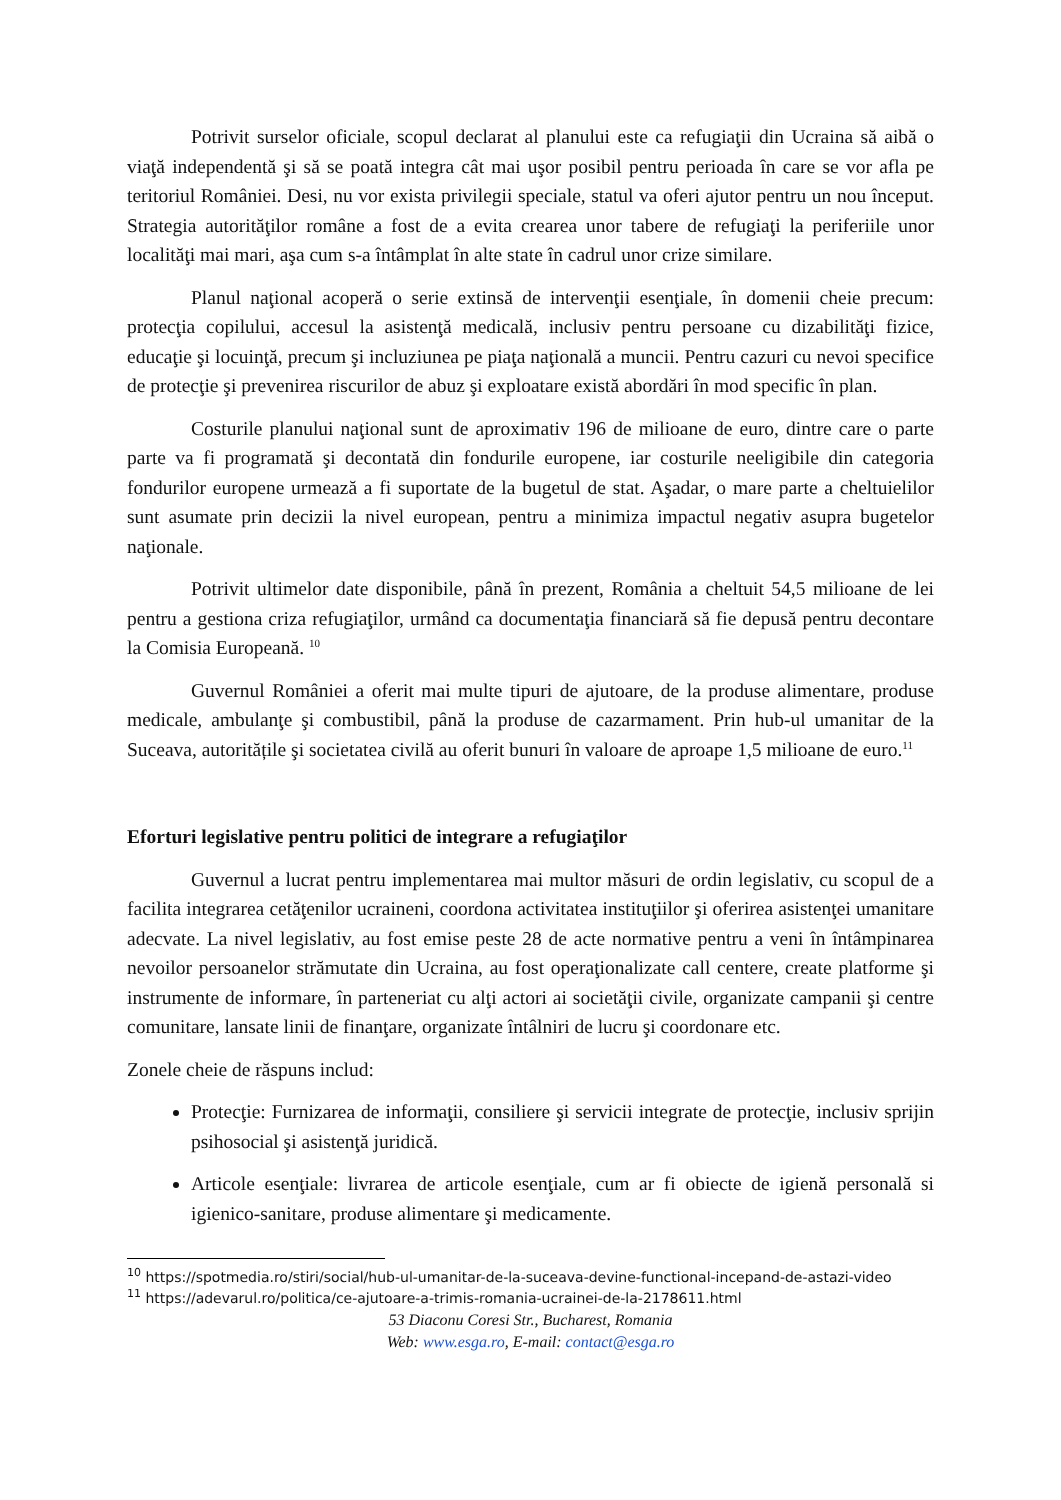Potrivit surselor oficiale, scopul declarat al planului este ca refugiaţii din Ucraina să aibă o viaţă independentă şi să se poată integra cât mai uşor posibil pentru perioada în care se vor afla pe teritoriul României. Desi, nu vor exista privilegii speciale, statul va oferi ajutor pentru un nou început. Strategia autorităţilor române a fost de a evita crearea unor tabere de refugiaţi la periferiile unor localităţi mai mari, aşa cum s-a întâmplat în alte state în cadrul unor crize similare.
Planul naţional acoperă o serie extinsă de intervenţii esenţiale, în domenii cheie precum: protecţia copilului, accesul la asistenţă medicală, inclusiv pentru persoane cu dizabilităţi fizice, educaţie şi locuinţă, precum şi incluziunea pe piaţa naţională a muncii. Pentru cazuri cu nevoi specifice de protecţie şi prevenirea riscurilor de abuz şi exploatare există abordări în mod specific în plan.
Costurile planului naţional sunt de aproximativ 196 de milioane de euro, dintre care o parte parte va fi programată şi decontată din fondurile europene, iar costurile neeligibile din categoria fondurilor europene urmează a fi suportate de la bugetul de stat. Aşadar, o mare parte a cheltuielilor sunt asumate prin decizii la nivel european, pentru a minimiza impactul negativ asupra bugetelor naţionale.
Potrivit ultimelor date disponibile, până în prezent, România a cheltuit 54,5 milioane de lei pentru a gestiona criza refugiaţilor, urmând ca documentaţia financiară să fie depusă pentru decontare la Comisia Europeană. <sup>10</sup>
Guvernul României a oferit mai multe tipuri de ajutoare, de la produse alimentare, produse medicale, ambulanţe şi combustibil, până la produse de cazarmament. Prin hub-ul umanitar de la Suceava, autoritățile şi societatea civilă au oferit bunuri în valoare de aproape 1,5 milioane de euro.<sup>11</sup>
Eforturi legislative pentru politici de integrare a refugiaţilor
Guvernul a lucrat pentru implementarea mai multor măsuri de ordin legislativ, cu scopul de a facilita integrarea cetăţenilor ucraineni, coordona activitatea instituţiilor şi oferirea asistenţei umanitare adecvate. La nivel legislativ, au fost emise peste 28 de acte normative pentru a veni în întâmpinarea nevoilor persoanelor strămutate din Ucraina, au fost operaţionalizate call centere, create platforme şi instrumente de informare, în parteneriat cu alţi actori ai societăţii civile, organizate campanii şi centre comunitare, lansate linii de finanţare, organizate întâlniri de lucru şi coordonare etc.
Zonele cheie de răspuns includ:
Protecţie: Furnizarea de informaţii, consiliere şi servicii integrate de protecţie, inclusiv sprijin psihosocial şi asistenţă juridică.
Articole esenţiale: livrarea de articole esenţiale, cum ar fi obiecte de igienă personală si igienico-sanitare, produse alimentare şi medicamente.
<sup>10</sup> https://spotmedia.ro/stiri/social/hub-ul-umanitar-de-la-suceava-devine-functional-incepand-de-astazi-video
<sup>11</sup> https://adevarul.ro/politica/ce-ajutoare-a-trimis-romania-ucrainei-de-la-2178611.html
53 Diaconu Coresi Str., Bucharest, Romania
Web: www.esga.ro, E-mail: contact@esga.ro